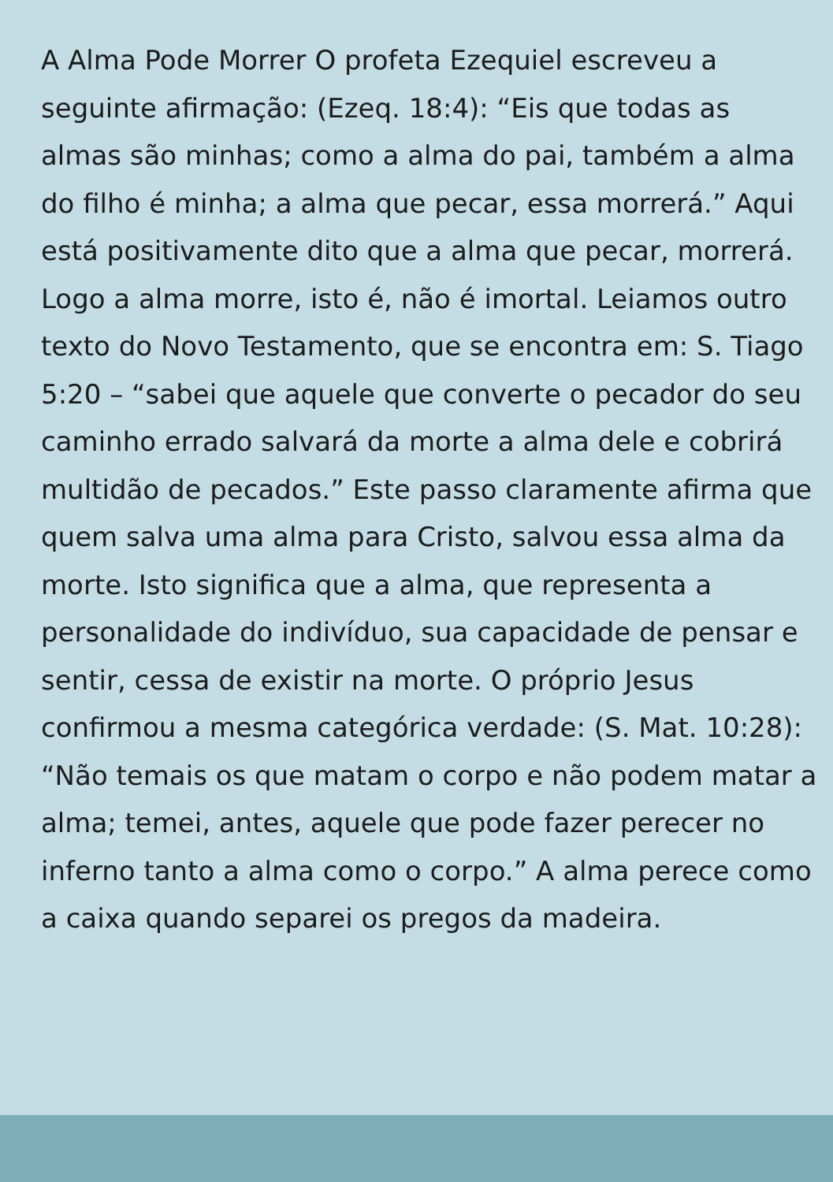A Alma Pode Morrer O profeta Ezequiel escreveu a seguinte afirmação: (Ezeq. 18:4): “Eis que todas as almas são minhas; como a alma do pai, também a alma do filho é minha; a alma que pecar, essa morrerá.” Aqui está positivamente dito que a alma que pecar, morrerá. Logo a alma morre, isto é, não é imortal. Leiamos outro texto do Novo Testamento, que se encontra em: S. Tiago 5:20 – “sabei que aquele que converte o pecador do seu caminho errado salvará da morte a alma dele e cobrirá multidão de pecados.” Este passo claramente afirma que quem salva uma alma para Cristo, salvou essa alma da morte. Isto significa que a alma, que representa a personalidade do indivíduo, sua capacidade de pensar e sentir, cessa de existir na morte. O próprio Jesus confirmou a mesma categórica verdade: (S. Mat. 10:28): “Não temais os que matam o corpo e não podem matar a alma; temei, antes, aquele que pode fazer perecer no inferno tanto a alma como o corpo.” A alma perece como a caixa quando separei os pregos da madeira.